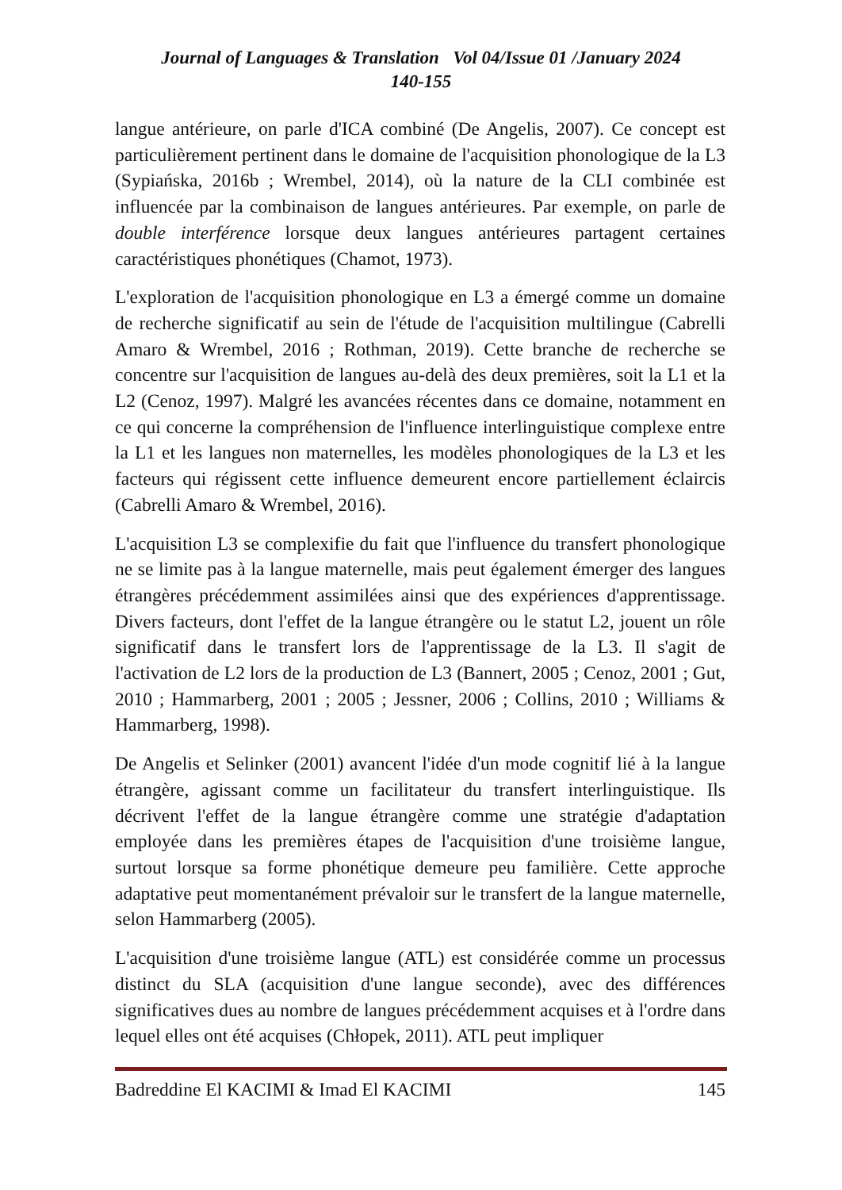Journal of Languages & Translation Vol 04/Issue 01 /January 2024
140-155
langue antérieure, on parle d'ICA combiné (De Angelis, 2007). Ce concept est particulièrement pertinent dans le domaine de l'acquisition phonologique de la L3 (Sypiańska, 2016b ; Wrembel, 2014), où la nature de la CLI combinée est influencée par la combinaison de langues antérieures. Par exemple, on parle de double interférence lorsque deux langues antérieures partagent certaines caractéristiques phonétiques (Chamot, 1973).
L'exploration de l'acquisition phonologique en L3 a émergé comme un domaine de recherche significatif au sein de l'étude de l'acquisition multilingue (Cabrelli Amaro & Wrembel, 2016 ; Rothman, 2019). Cette branche de recherche se concentre sur l'acquisition de langues au-delà des deux premières, soit la L1 et la L2 (Cenoz, 1997). Malgré les avancées récentes dans ce domaine, notamment en ce qui concerne la compréhension de l'influence interlinguistique complexe entre la L1 et les langues non maternelles, les modèles phonologiques de la L3 et les facteurs qui régissent cette influence demeurent encore partiellement éclaircis (Cabrelli Amaro & Wrembel, 2016).
L'acquisition L3 se complexifie du fait que l'influence du transfert phonologique ne se limite pas à la langue maternelle, mais peut également émerger des langues étrangères précédemment assimilées ainsi que des expériences d'apprentissage. Divers facteurs, dont l'effet de la langue étrangère ou le statut L2, jouent un rôle significatif dans le transfert lors de l'apprentissage de la L3. Il s'agit de l'activation de L2 lors de la production de L3 (Bannert, 2005 ; Cenoz, 2001 ; Gut, 2010 ; Hammarberg, 2001 ; 2005 ; Jessner, 2006 ; Collins, 2010 ; Williams & Hammarberg, 1998).
De Angelis et Selinker (2001) avancent l'idée d'un mode cognitif lié à la langue étrangère, agissant comme un facilitateur du transfert interlinguistique. Ils décrivent l'effet de la langue étrangère comme une stratégie d'adaptation employée dans les premières étapes de l'acquisition d'une troisième langue, surtout lorsque sa forme phonétique demeure peu familière. Cette approche adaptative peut momentanément prévaloir sur le transfert de la langue maternelle, selon Hammarberg (2005).
L'acquisition d'une troisième langue (ATL) est considérée comme un processus distinct du SLA (acquisition d'une langue seconde), avec des différences significatives dues au nombre de langues précédemment acquises et à l'ordre dans lequel elles ont été acquises (Chłopek, 2011). ATL peut impliquer
Badreddine El KACIMI & Imad El KACIMI 145